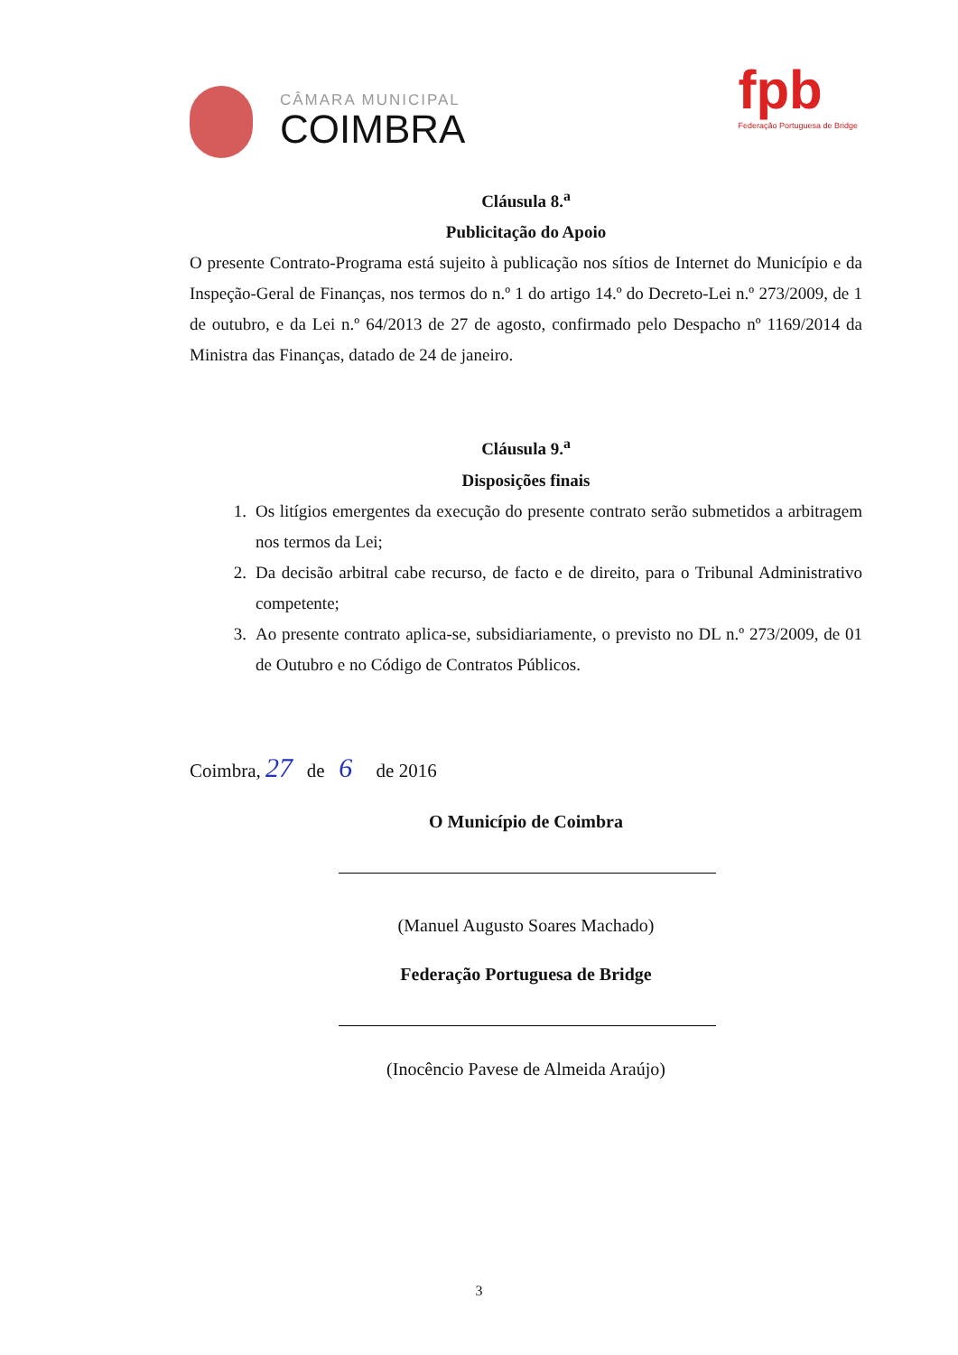CÂMARA MUNICIPAL
COIMBRA
fpb
Federação Portuguesa de Bridge
Cláusula 8.<sup>a</sup>
Publicitação do Apoio
O presente Contrato-Programa está sujeito à publicação nos sítios de Internet do Município e da Inspeção-Geral de Finanças, nos termos do n.º 1 do artigo 14.º do Decreto-Lei n.º 273/2009, de 1 de outubro, e da Lei n.º 64/2013 de 27 de agosto, confirmado pelo Despacho nº 1169/2014 da Ministra das Finanças, datado de 24 de janeiro.
Cláusula 9.<sup>a</sup>
Disposições finais
1. Os litígios emergentes da execução do presente contrato serão submetidos a arbitragem nos termos da Lei;
2. Da decisão arbitral cabe recurso, de facto e de direito, para o Tribunal Administrativo competente;
3. Ao presente contrato aplica-se, subsidiariamente, o previsto no DL n.º 273/2009, de 01 de Outubro e no Código de Contratos Públicos.
Coimbra, 27 de 6 de 2016
O Município de Coimbra
(Manuel Augusto Soares Machado)
Federação Portuguesa de Bridge
(Inocêncio Pavese de Almeida Araújo)
3